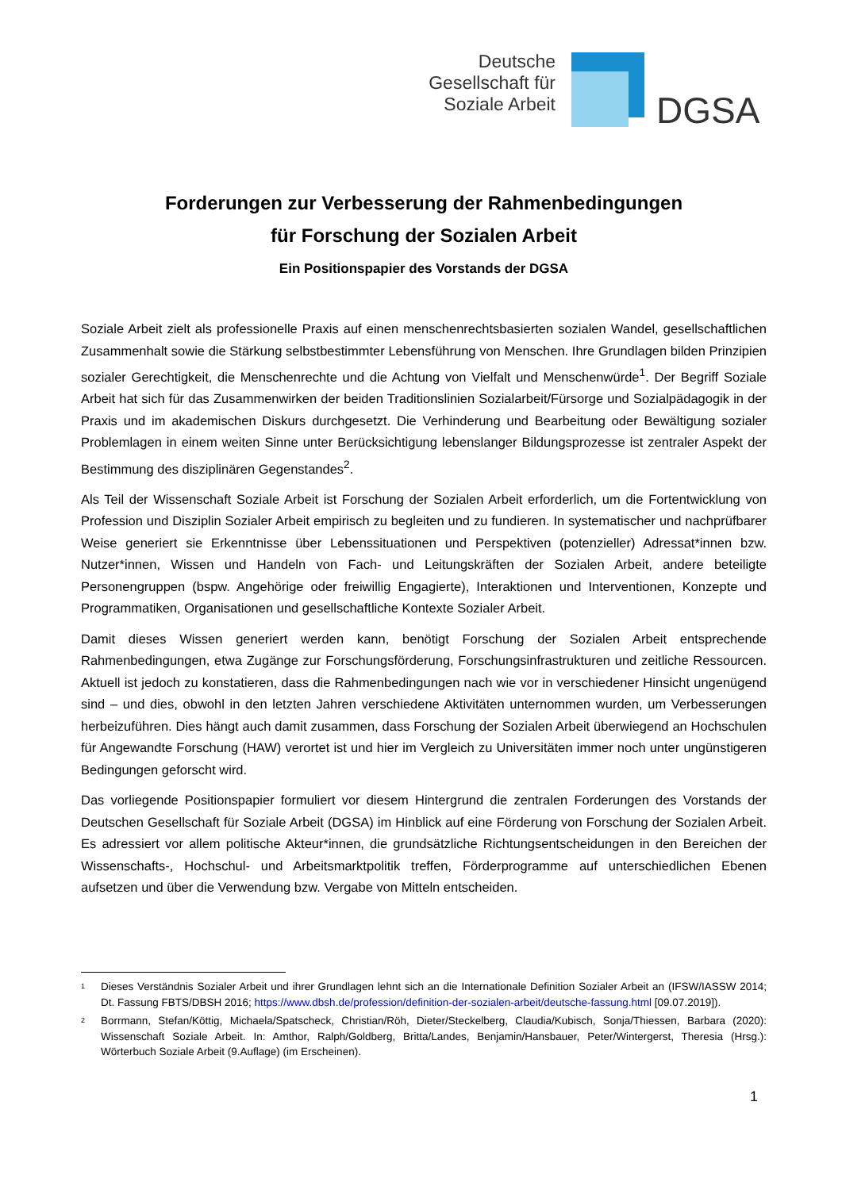Deutsche
Gesellschaft für
Soziale Arbeit
DGSA
Forderungen zur Verbesserung der Rahmenbedingungen
für Forschung der Sozialen Arbeit
Ein Positionspapier des Vorstands der DGSA
Soziale Arbeit zielt als professionelle Praxis auf einen menschenrechtsbasierten sozialen Wandel, gesellschaftlichen Zusammenhalt sowie die Stärkung selbstbestimmter Lebensführung von Menschen. Ihre Grundlagen bilden Prinzipien sozialer Gerechtigkeit, die Menschenrechte und die Achtung von Vielfalt und Menschenwürde<sup>1</sup>. Der Begriff Soziale Arbeit hat sich für das Zusammenwirken der beiden Traditionslinien Sozialarbeit/Fürsorge und Sozialpädagogik in der Praxis und im akademischen Diskurs durchgesetzt. Die Verhinderung und Bearbeitung oder Bewältigung sozialer Problemlagen in einem weiten Sinne unter Berücksichtigung lebenslanger Bildungsprozesse ist zentraler Aspekt der Bestimmung des disziplinären Gegenstandes<sup>2</sup>.
Als Teil der Wissenschaft Soziale Arbeit ist Forschung der Sozialen Arbeit erforderlich, um die Fortentwicklung von Profession und Disziplin Sozialer Arbeit empirisch zu begleiten und zu fundieren. In systematischer und nachprüfbarer Weise generiert sie Erkenntnisse über Lebenssituationen und Perspektiven (potenzieller) Adressat*innen bzw. Nutzer*innen, Wissen und Handeln von Fach- und Leitungskräften der Sozialen Arbeit, andere beteiligte Personengruppen (bspw. Angehörige oder freiwillig Engagierte), Interaktionen und Interventionen, Konzepte und Programmatiken, Organisationen und gesellschaftliche Kontexte Sozialer Arbeit.
Damit dieses Wissen generiert werden kann, benötigt Forschung der Sozialen Arbeit entsprechende Rahmenbedingungen, etwa Zugänge zur Forschungsförderung, Forschungsinfrastrukturen und zeitliche Ressourcen. Aktuell ist jedoch zu konstatieren, dass die Rahmenbedingungen nach wie vor in verschiedener Hinsicht ungenügend sind – und dies, obwohl in den letzten Jahren verschiedene Aktivitäten unternommen wurden, um Verbesserungen herbeizuführen. Dies hängt auch damit zusammen, dass Forschung der Sozialen Arbeit überwiegend an Hochschulen für Angewandte Forschung (HAW) verortet ist und hier im Vergleich zu Universitäten immer noch unter ungünstigeren Bedingungen geforscht wird.
Das vorliegende Positionspapier formuliert vor diesem Hintergrund die zentralen Forderungen des Vorstands der Deutschen Gesellschaft für Soziale Arbeit (DGSA) im Hinblick auf eine Förderung von Forschung der Sozialen Arbeit. Es adressiert vor allem politische Akteur*innen, die grundsätzliche Richtungsentscheidungen in den Bereichen der Wissenschafts-, Hochschul- und Arbeitsmarktpolitik treffen, Förderprogramme auf unterschiedlichen Ebenen aufsetzen und über die Verwendung bzw. Vergabe von Mitteln entscheiden.
<sup>1</sup>
Dieses Verständnis Sozialer Arbeit und ihrer Grundlagen lehnt sich an die Internationale Definition Sozialer Arbeit an (IFSW/IASSW 2014; Dt. Fassung FBTS/DBSH 2016; https://www.dbsh.de/profession/definition-der-sozialen-arbeit/deutsche-fassung.html [09.07.2019]).
<sup>2</sup>
Borrmann, Stefan/Köttig, Michaela/Spatscheck, Christian/Röh, Dieter/Steckelberg, Claudia/Kubisch, Sonja/Thiessen, Barbara (2020): Wissenschaft Soziale Arbeit. In: Amthor, Ralph/Goldberg, Britta/Landes, Benjamin/Hansbauer, Peter/Wintergerst, Theresia (Hrsg.): Wörterbuch Soziale Arbeit (9.Auflage) (im Erscheinen).
1